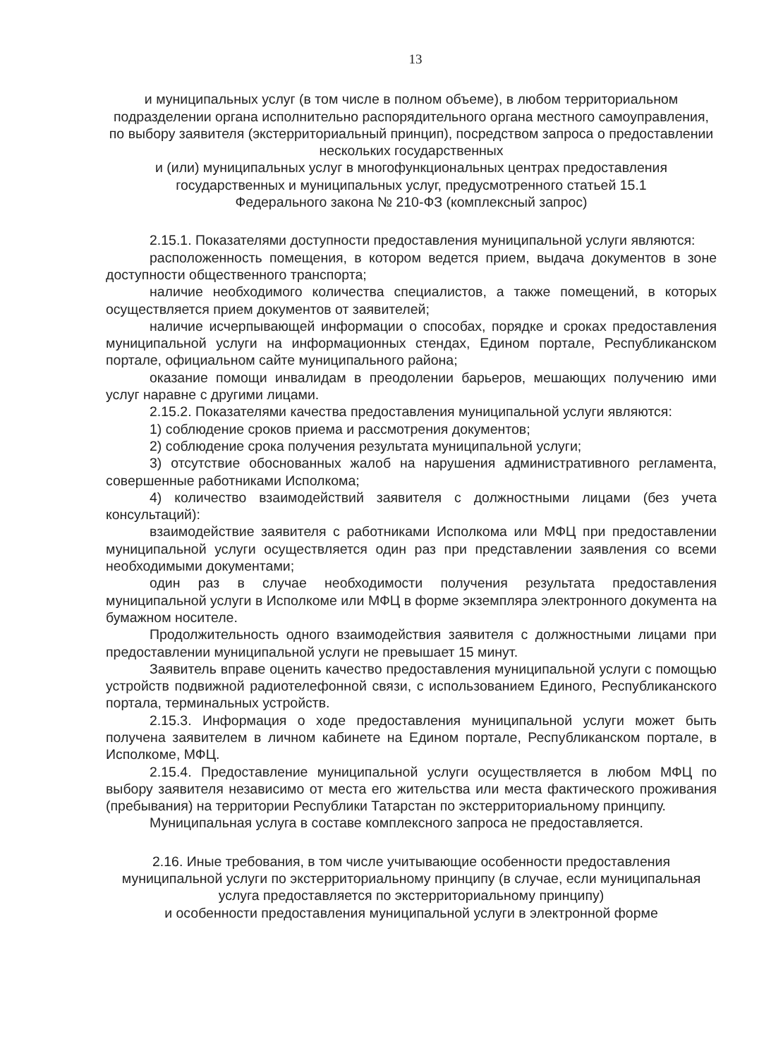13
и муниципальных услуг (в том числе в полном объеме), в любом территориальном подразделении органа исполнительно распорядительного органа местного самоуправления, по выбору заявителя (экстерриториальный принцип), посредством запроса о предоставлении нескольких государственных
и (или) муниципальных услуг в многофункциональных центрах предоставления государственных и муниципальных услуг, предусмотренного статьей 15.1
Федерального закона № 210-ФЗ (комплексный запрос)
2.15.1. Показателями доступности предоставления муниципальной услуги являются:
расположенность помещения, в котором ведется прием, выдача документов в зоне доступности общественного транспорта;
наличие необходимого количества специалистов, а также помещений, в которых осуществляется прием документов от заявителей;
наличие исчерпывающей информации о способах, порядке и сроках предоставления муниципальной услуги на информационных стендах, Едином портале, Республиканском портале, официальном сайте муниципального района;
оказание помощи инвалидам в преодолении барьеров, мешающих получению ими услуг наравне с другими лицами.
2.15.2. Показателями качества предоставления муниципальной услуги являются:
1) соблюдение сроков приема и рассмотрения документов;
2) соблюдение срока получения результата муниципальной услуги;
3) отсутствие обоснованных жалоб на нарушения административного регламента, совершенные работниками Исполкома;
4) количество взаимодействий заявителя с должностными лицами (без учета консультаций):
взаимодействие заявителя с работниками Исполкома или МФЦ при предоставлении муниципальной услуги осуществляется один раз при представлении заявления со всеми необходимыми документами;
один раз в случае необходимости получения результата предоставления муниципальной услуги в Исполкоме или МФЦ в форме экземпляра электронного документа на бумажном носителе.
Продолжительность одного взаимодействия заявителя с должностными лицами при предоставлении муниципальной услуги не превышает 15 минут.
Заявитель вправе оценить качество предоставления муниципальной услуги с помощью устройств подвижной радиотелефонной связи, с использованием Единого, Республиканского портала, терминальных устройств.
2.15.3. Информация о ходе предоставления муниципальной услуги может быть получена заявителем в личном кабинете на Едином портале, Республиканском портале, в Исполкоме, МФЦ.
2.15.4. Предоставление муниципальной услуги осуществляется в любом МФЦ по выбору заявителя независимо от места его жительства или места фактического проживания (пребывания) на территории Республики Татарстан по экстерриториальному принципу.
Муниципальная услуга в составе комплексного запроса не предоставляется.
2.16. Иные требования, в том числе учитывающие особенности предоставления муниципальной услуги по экстерриториальному принципу (в случае, если муниципальная услуга предоставляется по экстерриториальному принципу)
и особенности предоставления муниципальной услуги в электронной форме